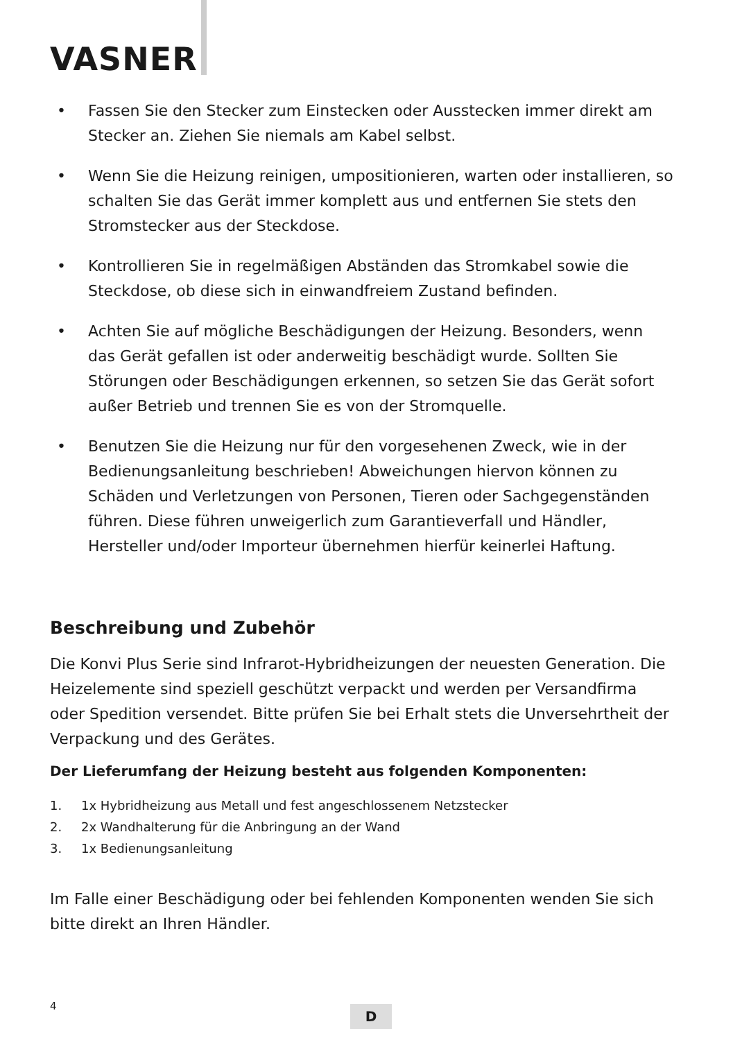VASNER
• Fassen Sie den Stecker zum Einstecken oder Ausstecken immer direkt am Stecker an. Ziehen Sie niemals am Kabel selbst.
• Wenn Sie die Heizung reinigen, umpositionieren, warten oder installieren, so schalten Sie das Gerät immer komplett aus und entfernen Sie stets den Stromstecker aus der Steckdose.
• Kontrollieren Sie in regelmäßigen Abständen das Stromkabel sowie die Steckdose, ob diese sich in einwandfreiem Zustand befinden.
• Achten Sie auf mögliche Beschädigungen der Heizung. Besonders, wenn das Gerät gefallen ist oder anderweitig beschädigt wurde. Sollten Sie Störungen oder Beschädigungen erkennen, so setzen Sie das Gerät sofort außer Betrieb und trennen Sie es von der Stromquelle.
• Benutzen Sie die Heizung nur für den vorgesehenen Zweck, wie in der Bedienungsanleitung beschrieben! Abweichungen hiervon können zu Schäden und Verletzungen von Personen, Tieren oder Sachgegenständen führen. Diese führen unweigerlich zum Garantieverfall und Händler, Hersteller und/oder Importeur übernehmen hierfür keinerlei Haftung.
Beschreibung und Zubehör
Die Konvi Plus Serie sind Infrarot-Hybridheizungen der neuesten Generation. Die Heizelemente sind speziell geschützt verpackt und werden per Versandfirma oder Spedition versendet. Bitte prüfen Sie bei Erhalt stets die Unversehrtheit der Verpackung und des Gerätes.
Der Lieferumfang der Heizung besteht aus folgenden Komponenten:
1. 1x Hybridheizung aus Metall und fest angeschlossenem Netzstecker
2. 2x Wandhalterung für die Anbringung an der Wand
3. 1x Bedienungsanleitung
Im Falle einer Beschädigung oder bei fehlenden Komponenten wenden Sie sich bitte direkt an Ihren Händler.
4 D